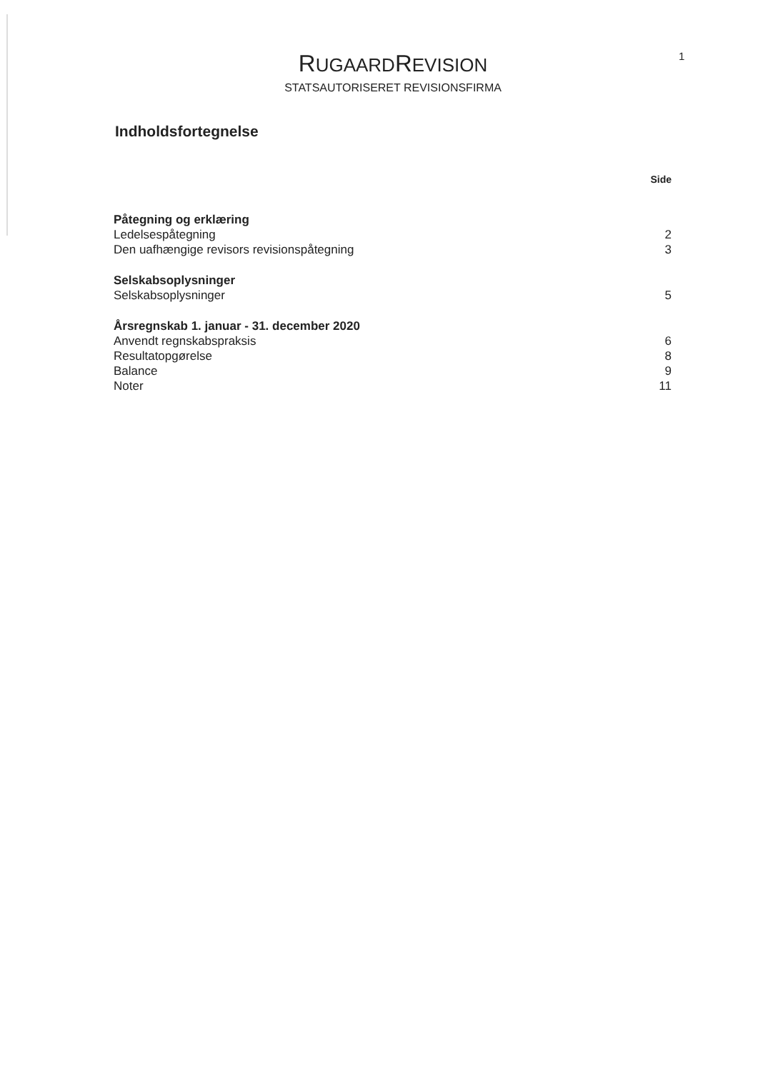RUGAARDREVISION
STATSAUTORISERET REVISIONSFIRMA
1
Indholdsfortegnelse
Side
Påtegning og erklæring
Ledelsespåtegning 2
Den uafhængige revisors revisionspåtegning 3
Selskabsoplysninger
Selskabsoplysninger 5
Årsregnskab 1. januar - 31. december 2020
Anvendt regnskabspraksis 6
Resultatopgørelse 8
Balance 9
Noter 11